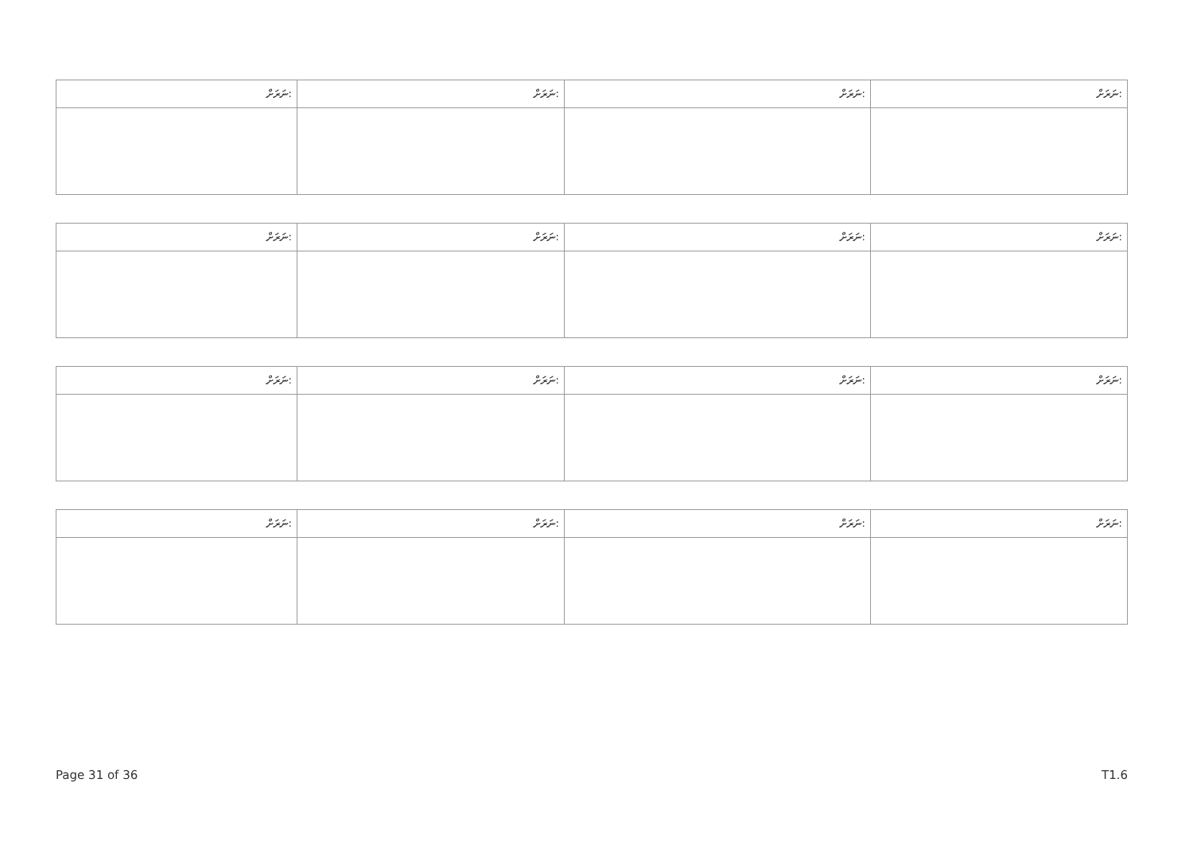| ނަރަށް: | ނަރަށް: | ނަރަށް: | ނަރަށް: |
| --- | --- | --- | --- |
| ނަރަށް: | ނަރަށް: | ނަރަށް: | ނަރަށް: |
| --- | --- | --- | --- |
| ނަރަށް: | ނަރަށް: | ނަރަށް: | ނަރަށް: |
| --- | --- | --- | --- |
| ނަރަށް: | ނަރަށް: | ނަރަށް: | ނަރަށް: |
| --- | --- | --- | --- |
Page 31 of 36 T1.6